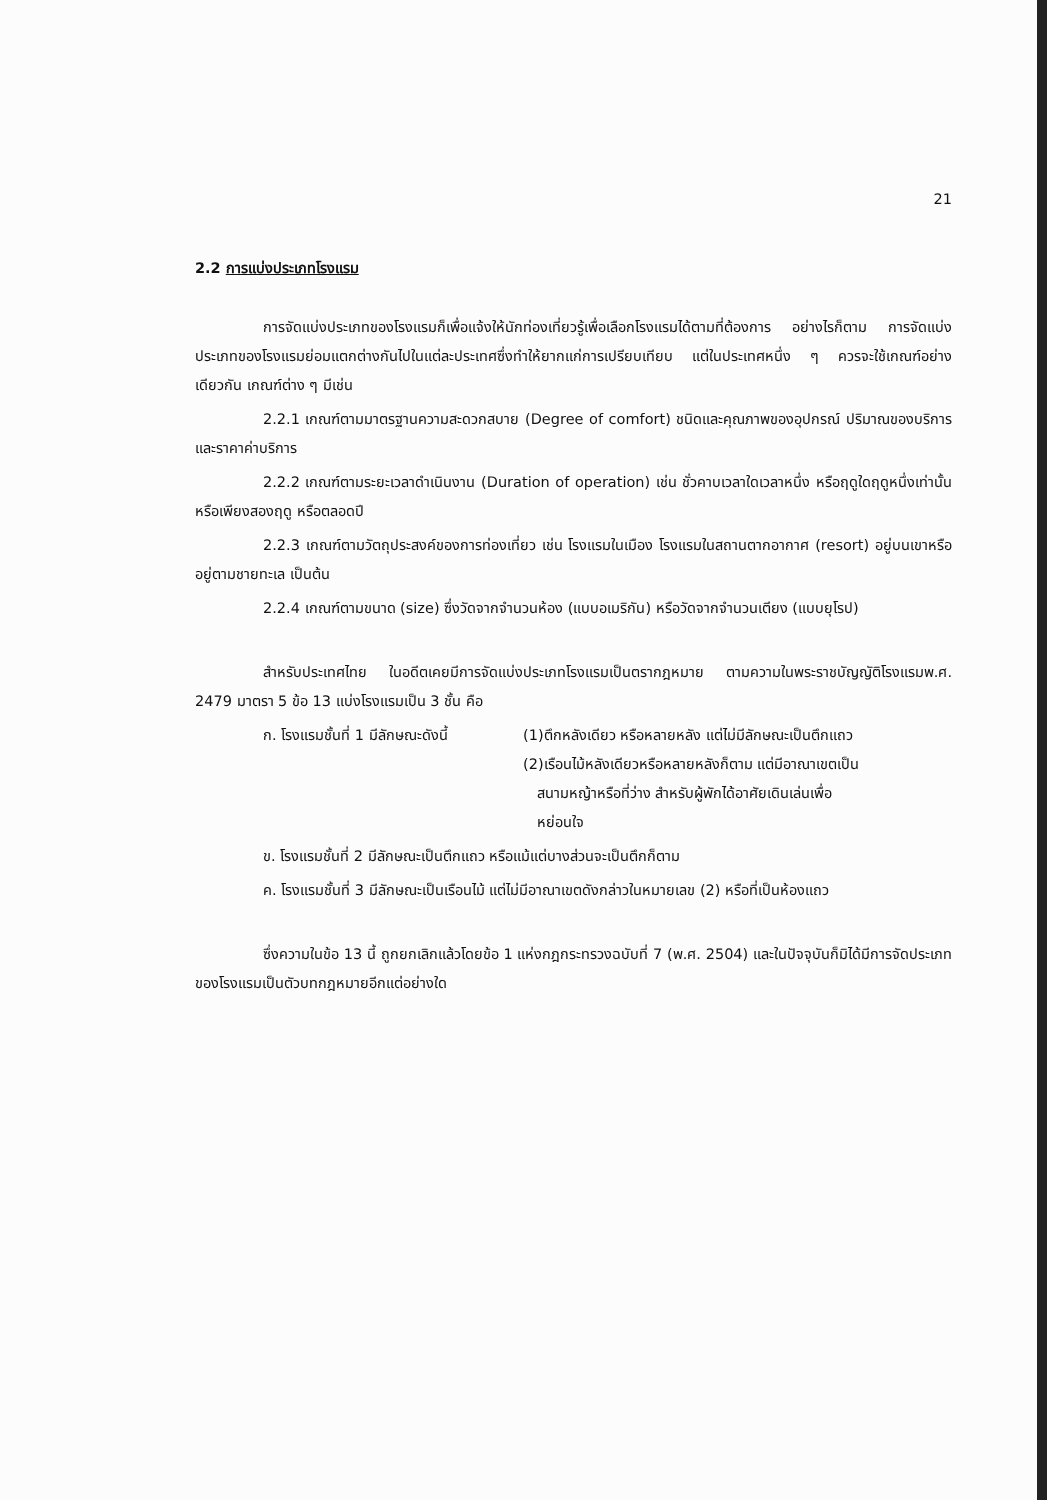21
2.2 การแบ่งประเภทโรงแรม
การจัดแบ่งประเภทของโรงแรมก็เพื่อแจ้งให้นักท่องเที่ยวรู้เพื่อเลือกโรงแรมได้ตามที่ต้องการ อย่างไรก็ตาม การจัดแบ่งประเภทของโรงแรมย่อมแตกต่างกันไปในแต่ละประเทศซึ่งทำให้ยากแก่การเปรียบเทียบ แต่ในประเทศหนึ่ง ๆ ควรจะใช้เกณฑ์อย่างเดียวกัน เกณฑ์ต่าง ๆ มีเช่น
2.2.1 เกณฑ์ตามมาตรฐานความสะดวกสบาย (Degree of comfort) ชนิดและคุณภาพของอุปกรณ์ ปริมาณของบริการ และราคาค่าบริการ
2.2.2 เกณฑ์ตามระยะเวลาดำเนินงาน (Duration of operation) เช่น ชั่วคาบเวลาใดเวลาหนึ่ง หรือฤดูใดฤดูหนึ่งเท่านั้น หรือเพียงสองฤดู หรือตลอดปี
2.2.3 เกณฑ์ตามวัตถุประสงค์ของการท่องเที่ยว เช่น โรงแรมในเมือง โรงแรมในสถานตากอากาศ (resort) อยู่บนเขาหรืออยู่ตามชายทะเล เป็นต้น
2.2.4 เกณฑ์ตามขนาด (size) ซึ่งวัดจากจำนวนห้อง (แบบอเมริกัน) หรือวัดจากจำนวนเตียง (แบบยุโรป)
สำหรับประเทศไทย ในอดีตเคยมีการจัดแบ่งประเภทโรงแรมเป็นตรากฎหมาย ตามความในพระราชบัญญัติโรงแรมพ.ศ. 2479 มาตรา 5 ข้อ 13 แบ่งโรงแรมเป็น 3 ชั้น คือ
ก. โรงแรมชั้นที่ 1 มีลักษณะดังนี้
(1)ตึกหลังเดียว หรือหลายหลัง แต่ไม่มีลักษณะเป็นตึกแถว
(2)เรือนไม้หลังเดียวหรือหลายหลังก็ตาม แต่มีอาณาเขตเป็น
สนามหญ้าหรือที่ว่าง สำหรับผู้พักได้อาศัยเดินเล่นเพื่อ
หย่อนใจ
ข. โรงแรมชั้นที่ 2 มีลักษณะเป็นตึกแถว หรือแม้แต่บางส่วนจะเป็นตึกก็ตาม
ค. โรงแรมชั้นที่ 3 มีลักษณะเป็นเรือนไม้ แต่ไม่มีอาณาเขตดังกล่าวในหมายเลข (2) หรือที่เป็นห้องแถว
ซึ่งความในข้อ 13 นี้ ถูกยกเลิกแล้วโดยข้อ 1 แห่งกฎกระทรวงฉบับที่ 7 (พ.ศ. 2504) และในปัจจุบันก็มิได้มีการจัดประเภทของโรงแรมเป็นตัวบทกฎหมายอีกแต่อย่างใด